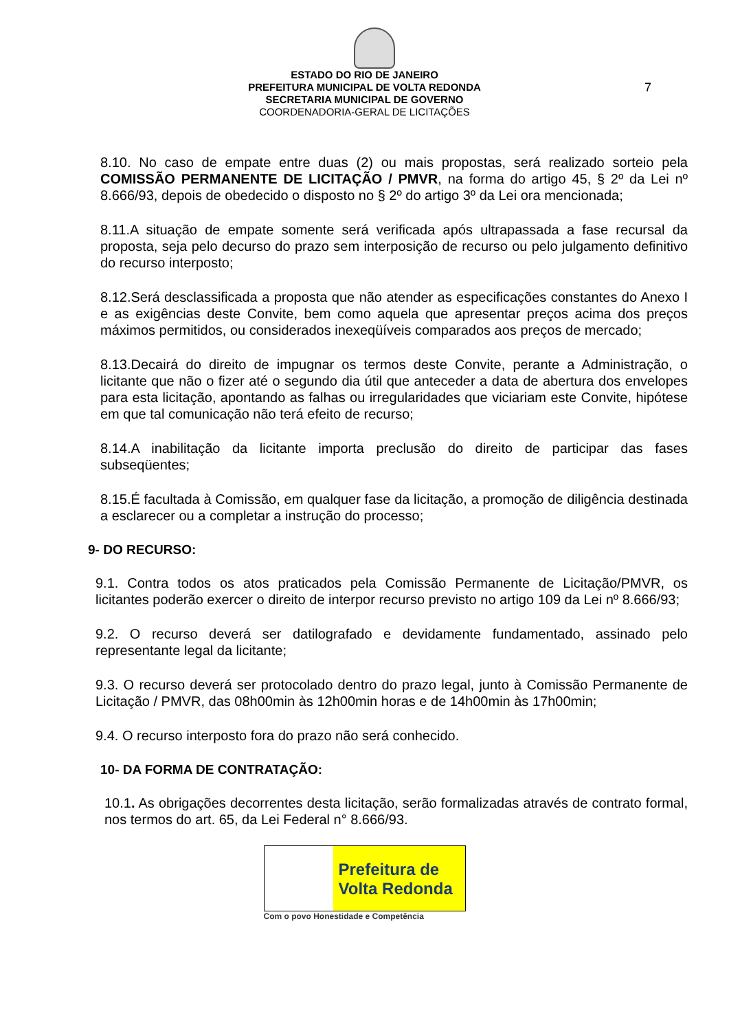7
ESTADO DO RIO DE JANEIRO
PREFEITURA MUNICIPAL DE VOLTA REDONDA
SECRETARIA MUNICIPAL DE GOVERNO
COORDENADORIA-GERAL DE LICITAÇÕES
8.10. No caso de empate entre duas (2) ou mais propostas, será realizado sorteio pela COMISSÃO PERMANENTE DE LICITAÇÃO / PMVR, na forma do artigo 45, § 2º da Lei nº 8.666/93, depois de obedecido o disposto no § 2º do artigo 3º da Lei ora mencionada;
8.11.A situação de empate somente será verificada após ultrapassada a fase recursal da proposta, seja pelo decurso do prazo sem interposição de recurso ou pelo julgamento definitivo do recurso interposto;
8.12.Será desclassificada a proposta que não atender as especificações constantes do Anexo I e as exigências deste Convite, bem como aquela que apresentar preços acima dos preços máximos permitidos, ou considerados inexeqüíveis comparados aos preços de mercado;
8.13.Decairá do direito de impugnar os termos deste Convite, perante a Administração, o licitante que não o fizer até o segundo dia útil que anteceder a data de abertura dos envelopes para esta licitação, apontando as falhas ou irregularidades que viciariam este Convite, hipótese em que tal comunicação não terá efeito de recurso;
8.14.A inabilitação da licitante importa preclusão do direito de participar das fases subseqüentes;
8.15.É facultada à Comissão, em qualquer fase da licitação, a promoção de diligência destinada a esclarecer ou a completar a instrução do processo;
9- DO RECURSO:
9.1. Contra todos os atos praticados pela Comissão Permanente de Licitação/PMVR, os licitantes poderão exercer o direito de interpor recurso previsto no artigo 109 da Lei nº 8.666/93;
9.2. O recurso deverá ser datilografado e devidamente fundamentado, assinado pelo representante legal da licitante;
9.3. O recurso deverá ser protocolado dentro do prazo legal, junto à Comissão Permanente de Licitação / PMVR, das 08h00min às 12h00min horas e de 14h00min às 17h00min;
9.4. O recurso interposto fora do prazo não será conhecido.
10- DA FORMA DE CONTRATAÇÃO:
10.1. As obrigações decorrentes desta licitação, serão formalizadas através de contrato formal, nos termos do art. 65, da Lei Federal n° 8.666/93.
Prefeitura de
Volta Redonda
Com o povo Honestidade e Competência